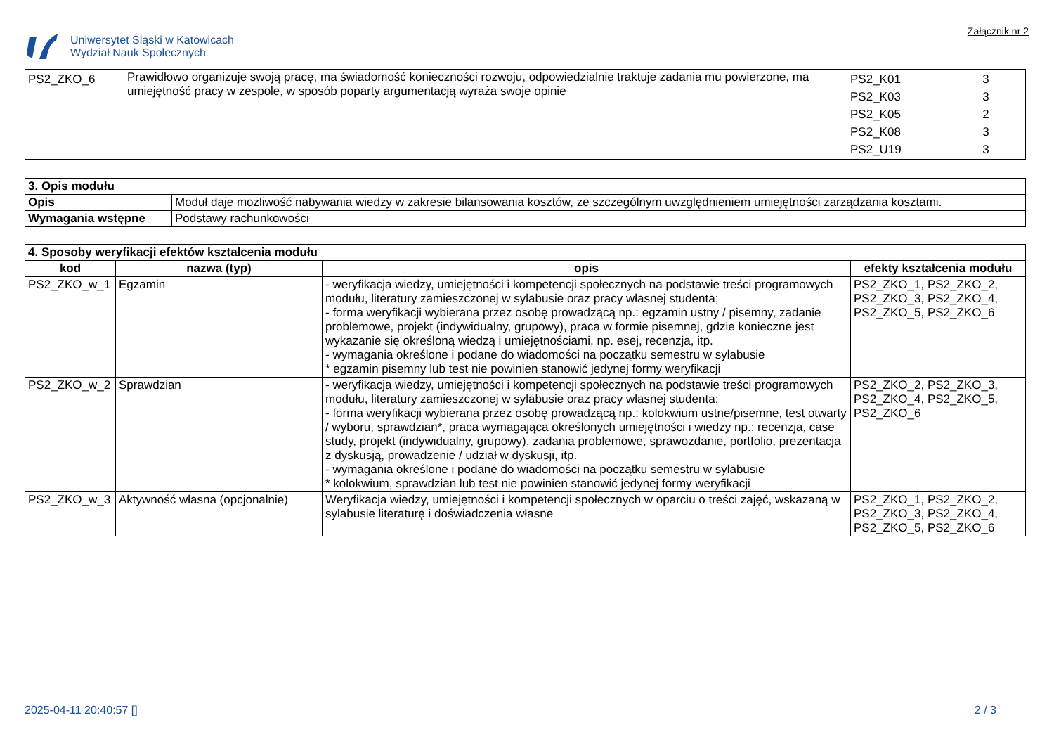Uniwersytet Śląski w Katowicach
Wydział Nauk Społecznych
Załącznik nr 2
| PS2_ZKO_6 | Prawidłowo organizuje swoją pracę, ma świadomość konieczności rozwoju, odpowiedzialnie traktuje zadania mu powierzone, ma umiejętność pracy w zespole, w sposób poparty argumentacją wyraża swoje opinie | PS2_K01 PS2_K03 PS2_K05 PS2_K08 PS2_U19 | 3 3 2 3 3 |
| 3. Opis modułu | |
| --- | --- |
| Opis | Moduł daje możliwość nabywania wiedzy w zakresie bilansowania kosztów, ze szczególnym uwzględnieniem umiejętności zarządzania kosztami. |
| Wymagania wstępne | Podstawy rachunkowości |
| 4. Sposoby weryfikacji efektów kształcenia modułu | | | |
| --- | --- | --- | --- |
| kod | nazwa (typ) | opis | efekty kształcenia modułu |
| PS2_ZKO_w_1 | Egzamin | - weryfikacja wiedzy, umiejętności i kompetencji społecznych na podstawie treści programowych modułu, literatury zamieszczonej w sylabusie oraz pracy własnej studenta; - forma weryfikacji wybierana przez osobę prowadzącą np.: egzamin ustny / pisemny, zadanie problemowe, projekt (indywidualny, grupowy), praca w formie pisemnej, gdzie konieczne jest wykazanie się określoną wiedzą i umiejętnościami, np. esej, recenzja, itp. - wymagania określone i podane do wiadomości na początku semestru w sylabusie * egzamin pisemny lub test nie powinien stanowić jedynej formy weryfikacji | PS2_ZKO_1, PS2_ZKO_2, PS2_ZKO_3, PS2_ZKO_4, PS2_ZKO_5, PS2_ZKO_6 |
| PS2_ZKO_w_2 | Sprawdzian | - weryfikacja wiedzy, umiejętności i kompetencji społecznych na podstawie treści programowych modułu, literatury zamieszczonej w sylabusie oraz pracy własnej studenta; - forma weryfikacji wybierana przez osobę prowadzącą np.: kolokwium ustne/pisemne, test otwarty / wyboru, sprawdzian*, praca wymagająca określonych umiejętności i wiedzy np.: recenzja, case study, projekt (indywidualny, grupowy), zadania problemowe, sprawozdanie, portfolio, prezentacja z dyskusją, prowadzenie / udział w dyskusji, itp. - wymagania określone i podane do wiadomości na początku semestru w sylabusie * kolokwium, sprawdzian lub test nie powinien stanowić jedynej formy weryfikacji | PS2_ZKO_2, PS2_ZKO_3, PS2_ZKO_4, PS2_ZKO_5, PS2_ZKO_6 |
| PS2_ZKO_w_3 | Aktywność własna (opcjonalnie) | Weryfikacja wiedzy, umiejętności i kompetencji społecznych w oparciu o treści zajęć, wskazaną w sylabusie literaturę i doświadczenia własne | PS2_ZKO_1, PS2_ZKO_2, PS2_ZKO_3, PS2_ZKO_4, PS2_ZKO_5, PS2_ZKO_6 |
2025-04-11 20:40:57 [] 2 / 3